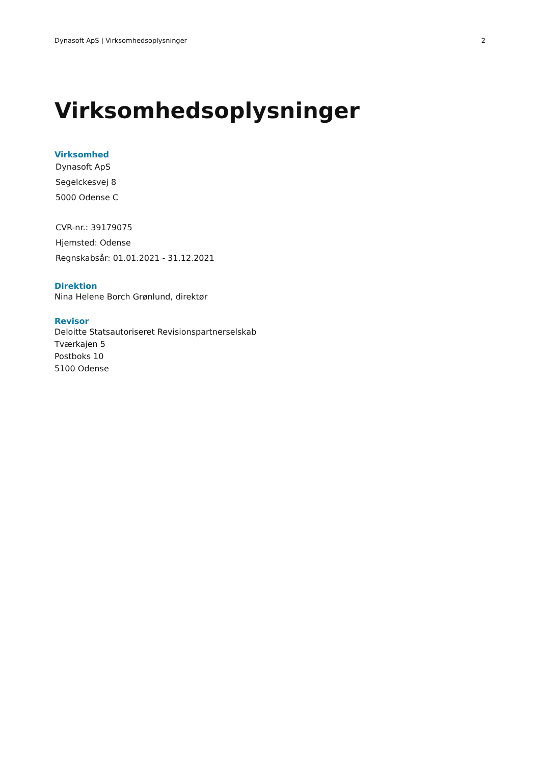Dynasoft ApS | Virksomhedsoplysninger 2
Virksomhedsoplysninger
Virksomhed
Dynasoft ApS
Segelckesvej 8
5000 Odense C
CVR-nr.: 39179075
Hjemsted: Odense
Regnskabsår: 01.01.2021 - 31.12.2021
Direktion
Nina Helene Borch Grønlund, direktør
Revisor
Deloitte Statsautoriseret Revisionspartnerselskab
Tværkajen 5
Postboks 10
5100 Odense